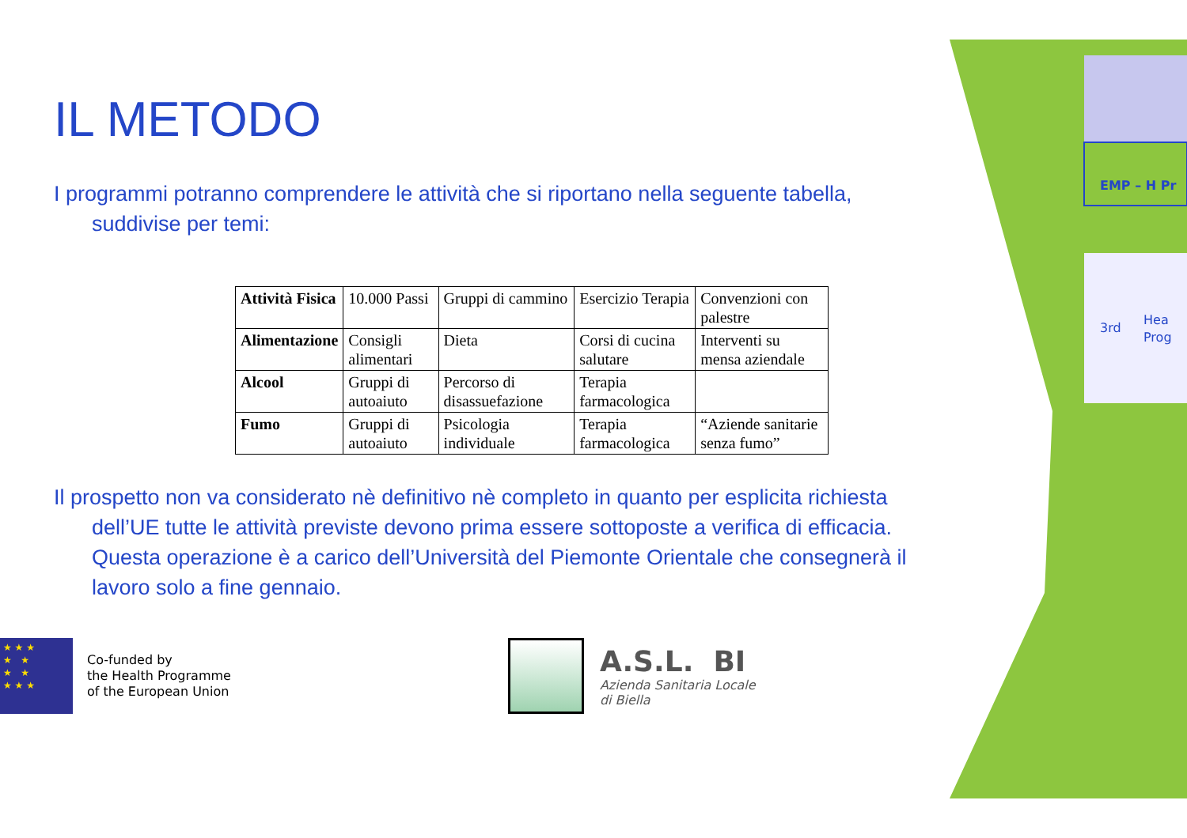EMP – H Pr
3rd
Hea
Prog
IL METODO
I programmi potranno comprendere le attività che si riportano nella seguente tabella, suddivise per temi:
| Attività Fisica | 10.000 Passi | Gruppi di cammino | Esercizio Terapia | Convenzioni con palestre |
| Alimentazione | Consigli alimentari | Dieta | Corsi di cucina salutare | Interventi su mensa aziendale |
| Alcool | Gruppi di autoaiuto | Percorso di disassuefazione | Terapia farmacologica | |
| Fumo | Gruppi di autoaiuto | Psicologia individuale | Terapia farmacologica | “Aziende sanitarie senza fumo” |
Il prospetto non va considerato nè definitivo nè completo in quanto per esplicita richiesta dell’UE tutte le attività previste devono prima essere sottoposte a verifica di efficacia. Questa operazione è a carico dell’Università del Piemonte Orientale che consegnerà il lavoro solo a fine gennaio.
★ ★ ★
★ ★
★ ★
★ ★ ★
Co-funded by
the Health Programme
of the European Union
A.S.L. BI
Azienda Sanitaria Locale
di Biella